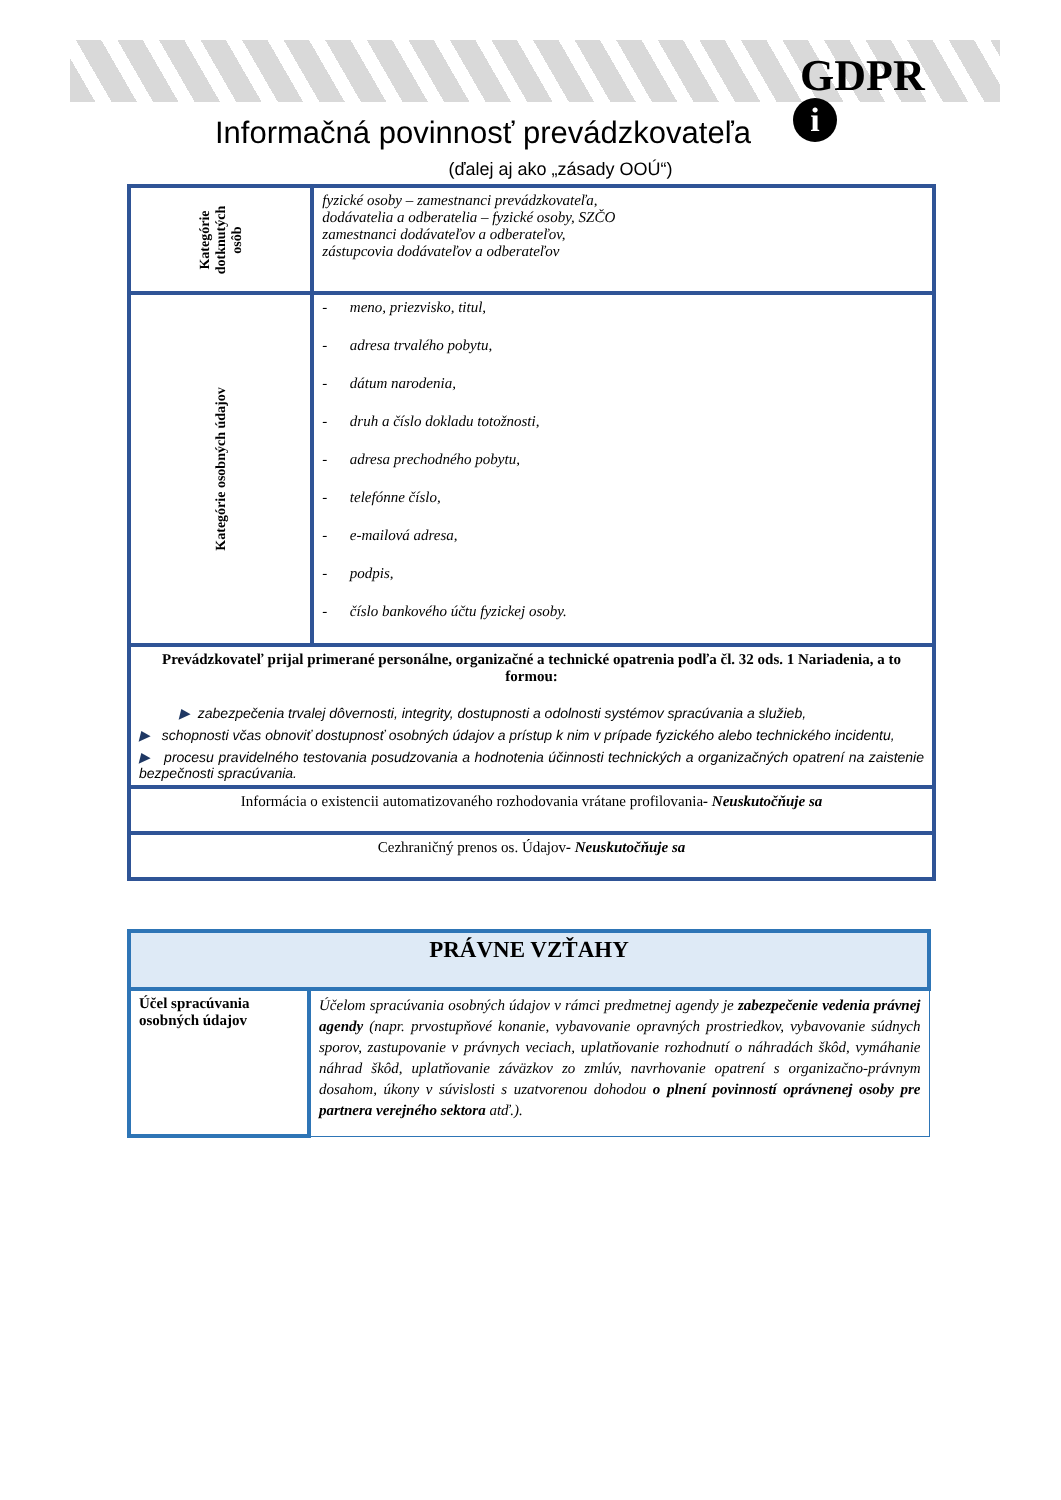GDPR
i
Informačná povinnosť prevádzkovateľa
(ďalej aj ako „zásady OOÚ“)
| Kategórie dotknutých osôb | fyzické osoby – zamestnanci prevádzkovateľa, dodávatelia a odberatelia – fyzické osoby, SZČO zamestnanci dodávateľov a odberateľov, zástupcovia dodávateľov a odberateľov |
| Kategórie osobných údajov | - meno, priezvisko, titul, - adresa trvalého pobytu, - dátum narodenia, - druh a číslo dokladu totožnosti, - adresa prechodného pobytu, - telefónne číslo, - e-mailová adresa, - podpis, - číslo bankového účtu fyzickej osoby. |
| Prevádzkovateľ prijal primerané personálne, organizačné a technické opatrenia podľa čl. 32 ods. 1 Nariadenia, a to formou: ▶ zabezpečenia trvalej dôvernosti, integrity, dostupnosti a odolnosti systémov spracúvania a služieb, ▶ schopnosti včas obnoviť dostupnosť osobných údajov a prístup k nim v prípade fyzického alebo technického incidentu, ▶ procesu pravidelného testovania posudzovania a hodnotenia účinnosti technických a organizačných opatrení na zaistenie bezpečnosti spracúvania. | |
| Informácia o existencii automatizovaného rozhodovania vrátane profilovania - Neuskutočňuje sa | |
| Cezhraničný prenos os. Údajov - Neuskutočňuje sa | |
| PRÁVNE VZŤAHY | |
| Účel spracúvania osobných údajov | Účelom spracúvania osobných údajov v rámci predmetnej agendy je zabezpečenie vedenia právnej agendy (napr. prvostupňové konanie, vybavovanie opravných prostriedkov, vybavovanie súdnych sporov, zastupovanie v právnych veciach, uplatňovanie rozhodnutí o náhradách škôd, vymáhanie náhrad škôd, uplatňovanie záväzkov zo zmlúv, navrhovanie opatrení s organizačno-právnym dosahom, úkony v súvislosti s uzatvorenou dohodou o plnení povinností oprávnenej osoby pre partnera verejného sektora atď.). |